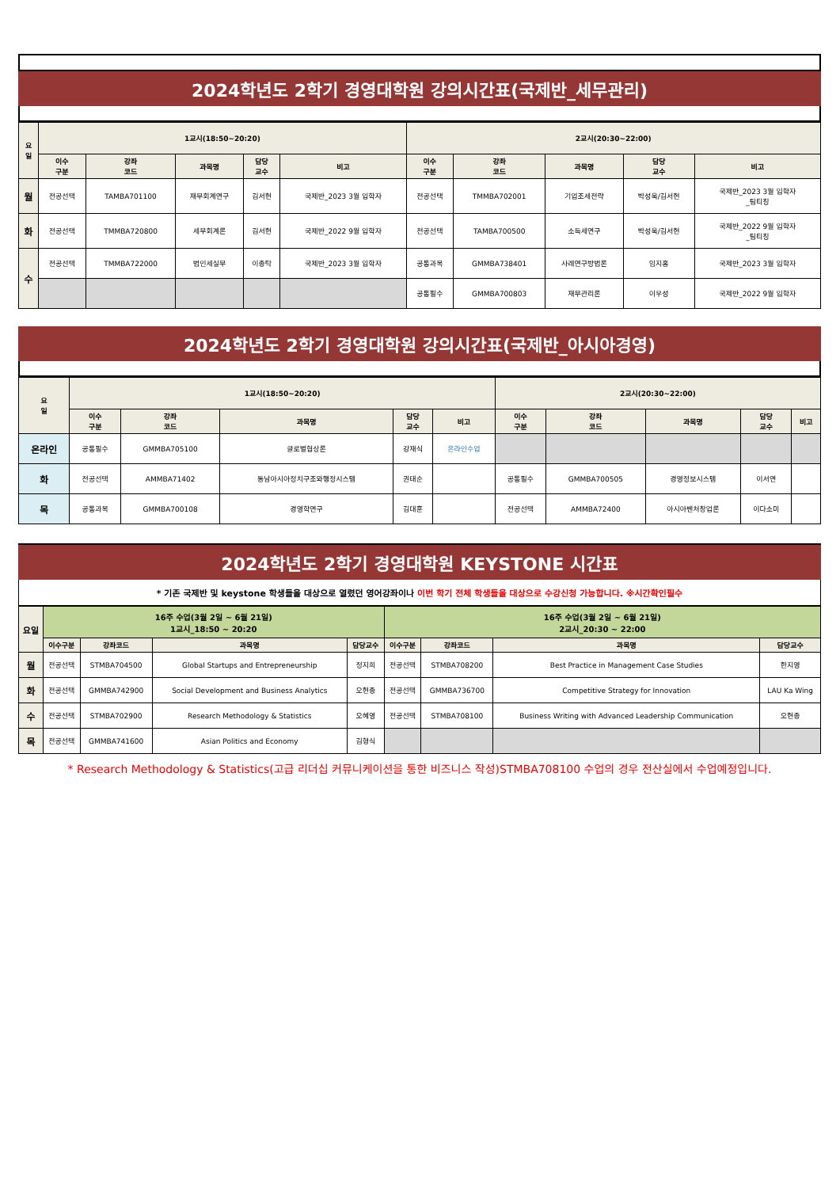2024학년도 2학기 경영대학원 강의시간표(국제반_세무관리)
| 요 일 | 1교시(18:50~20:20) | | | | | 2교시(20:30~22:00) | | | | |
| --- | --- | --- | --- | --- | --- | --- | --- | --- | --- | --- |
| | 이수 구분 | 강좌 코드 | 과목명 | 담당 교수 | 비고 | 이수 구분 | 강좌 코드 | 과목명 | 담당 교수 | 비고 |
| 월 | 전공선택 | TAMBA701100 | 재무회계연구 | 김서현 | 국제반_2023 3월 입학자 | 전공선택 | TMMBA702001 | 기업조세전략 | 박성욱/김서현 | 국제반_2023 3월 입학자 _팀티칭 |
| 화 | 전공선택 | TMMBA720800 | 세무회계론 | 김서현 | 국제반_2022 9월 입학자 | 전공선택 | TAMBA700500 | 소득세연구 | 박성욱/김서현 | 국제반_2022 9월 입학자 _팀티칭 |
| 수 | 전공선택 | TMMBA722000 | 법인세실무 | 이종탁 | 국제반_2023 3월 입학자 | 공통과목 | GMMBA738401 | 사례연구방법론 | 임지홍 | 국제반_2023 3월 입학자 |
| | | | | | | 공통필수 | GMMBA700803 | 재무관리론 | 이우성 | 국제반_2022 9월 입학자 |
2024학년도 2학기 경영대학원 강의시간표(국제반_아시아경영)
| 요 일 | 1교시(18:50~20:20) | | | | | 2교시(20:30~22:00) | | | | |
| --- | --- | --- | --- | --- | --- | --- | --- | --- | --- | --- |
| | 이수 구분 | 강좌 코드 | 과목명 | 담당 교수 | 비고 | 이수 구분 | 강좌 코드 | 과목명 | 담당 교수 | 비고 |
| 온라인 | 공통필수 | GMMBA705100 | 글로벌협상론 | 강재식 | 온라인수업 | | | | | |
| 화 | 전공선택 | AMMBA71402 | 동남아시아정치구조와행정시스템 | 권태순 | | 공통필수 | GMMBA700505 | 경영정보시스템 | 이서연 | |
| 목 | 공통과목 | GMMBA700108 | 경영학연구 | 김대훈 | | 전공선택 | AMMBA72400 | 아시아벤처창업론 | 이다소미 | |
2024학년도 2학기 경영대학원 KEYSTONE 시간표
* 기존 국제반 및 keystone 학생들을 대상으로 열렸던 영어강좌이나 이번 학기 전체 학생들을 대상으로 수강신청 가능합니다. ※시간확인필수
| 요일 | 16주 수업(3월 2일 ~ 6월 21일) 1교시_18:50 ~ 20:20 | | | | 16주 수업(3월 2일 ~ 6월 21일) 2교시_20:30 ~ 22:00 | | | |
| | 이수구분 | 강좌코드 | 과목명 | 담당교수 | 이수구분 | 강좌코드 | 과목명 | 담당교수 |
| 월 | 전공선택 | STMBA704500 | Global Startups and Entrepreneurship | 정지희 | 전공선택 | STMBA708200 | Best Practice in Management Case Studies | 한지영 |
| 화 | 전공선택 | GMMBA742900 | Social Development and Business Analytics | 오현종 | 전공선택 | GMMBA736700 | Competitive Strategy for Innovation | LAU Ka Wing |
| 수 | 전공선택 | STMBA702900 | Research Methodology & Statistics | 오혜영 | 전공선택 | STMBA708100 | Business Writing with Advanced Leadership Communication | 오현종 |
| 목 | 전공선택 | GMMBA741600 | Asian Politics and Economy | 김형식 | | | | |
* Research Methodology & Statistics(고급 리더십 커뮤니케이션을 통한 비즈니스 작성)STMBA708100 수업의 경우 전산실에서 수업예정입니다.